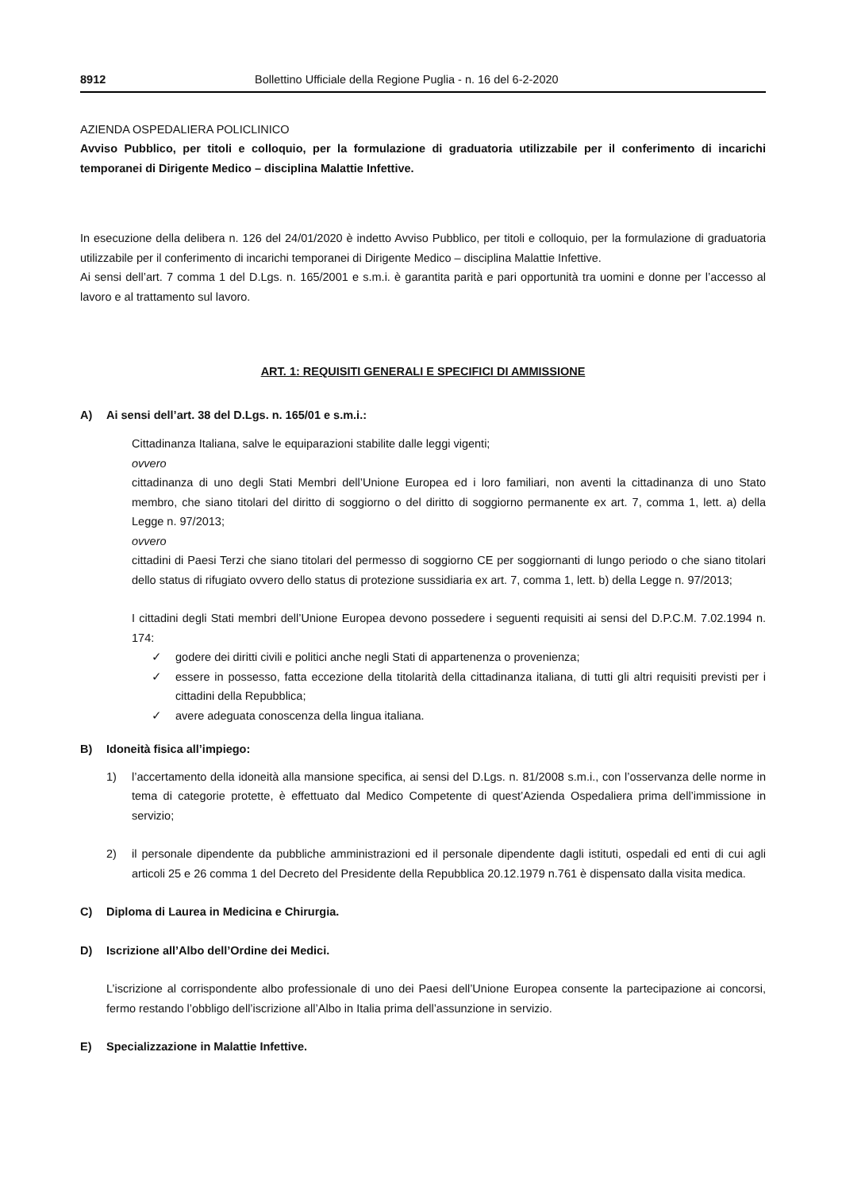8912 Bollettino Ufficiale della Regione Puglia - n. 16 del 6-2-2020
AZIENDA OSPEDALIERA POLICLINICO
Avviso Pubblico, per titoli e colloquio, per la formulazione di graduatoria utilizzabile per il conferimento di incarichi temporanei di Dirigente Medico – disciplina Malattie Infettive.
In esecuzione della delibera n. 126 del 24/01/2020 è indetto Avviso Pubblico, per titoli e colloquio, per la formulazione di graduatoria utilizzabile per il conferimento di incarichi temporanei di Dirigente Medico – disciplina Malattie Infettive.
Ai sensi dell’art. 7 comma 1 del D.Lgs. n. 165/2001 e s.m.i. è garantita parità e pari opportunità tra uomini e donne per l’accesso al lavoro e al trattamento sul lavoro.
ART. 1: REQUISITI GENERALI E SPECIFICI DI AMMISSIONE
A) Ai sensi dell’art. 38 del D.Lgs. n. 165/01 e s.m.i.:
Cittadinanza Italiana, salve le equiparazioni stabilite dalle leggi vigenti;
ovvero
cittadinanza di uno degli Stati Membri dell’Unione Europea ed i loro familiari, non aventi la cittadinanza di uno Stato membro, che siano titolari del diritto di soggiorno o del diritto di soggiorno permanente ex art. 7, comma 1, lett. a) della Legge n. 97/2013;
ovvero
cittadini di Paesi Terzi che siano titolari del permesso di soggiorno CE per soggiornanti di lungo periodo o che siano titolari dello status di rifugiato ovvero dello status di protezione sussidiaria ex art. 7, comma 1, lett. b) della Legge n. 97/2013;
I cittadini degli Stati membri dell’Unione Europea devono possedere i seguenti requisiti ai sensi del D.P.C.M. 7.02.1994 n. 174:
✓ godere dei diritti civili e politici anche negli Stati di appartenenza o provenienza;
✓ essere in possesso, fatta eccezione della titolarità della cittadinanza italiana, di tutti gli altri requisiti previsti per i cittadini della Repubblica;
✓ avere adeguata conoscenza della lingua italiana.
B) Idoneità fisica all’impiego:
1) l’accertamento della idoneità alla mansione specifica, ai sensi del D.Lgs. n. 81/2008 s.m.i., con l’osservanza delle norme in tema di categorie protette, è effettuato dal Medico Competente di quest’Azienda Ospedaliera prima dell’immissione in servizio;
2) il personale dipendente da pubbliche amministrazioni ed il personale dipendente dagli istituti, ospedali ed enti di cui agli articoli 25 e 26 comma 1 del Decreto del Presidente della Repubblica 20.12.1979 n.761 è dispensato dalla visita medica.
C) Diploma di Laurea in Medicina e Chirurgia.
D) Iscrizione all’Albo dell’Ordine dei Medici.
L’iscrizione al corrispondente albo professionale di uno dei Paesi dell’Unione Europea consente la partecipazione ai concorsi, fermo restando l’obbligo dell’iscrizione all’Albo in Italia prima dell’assunzione in servizio.
E) Specializzazione in Malattie Infettive.